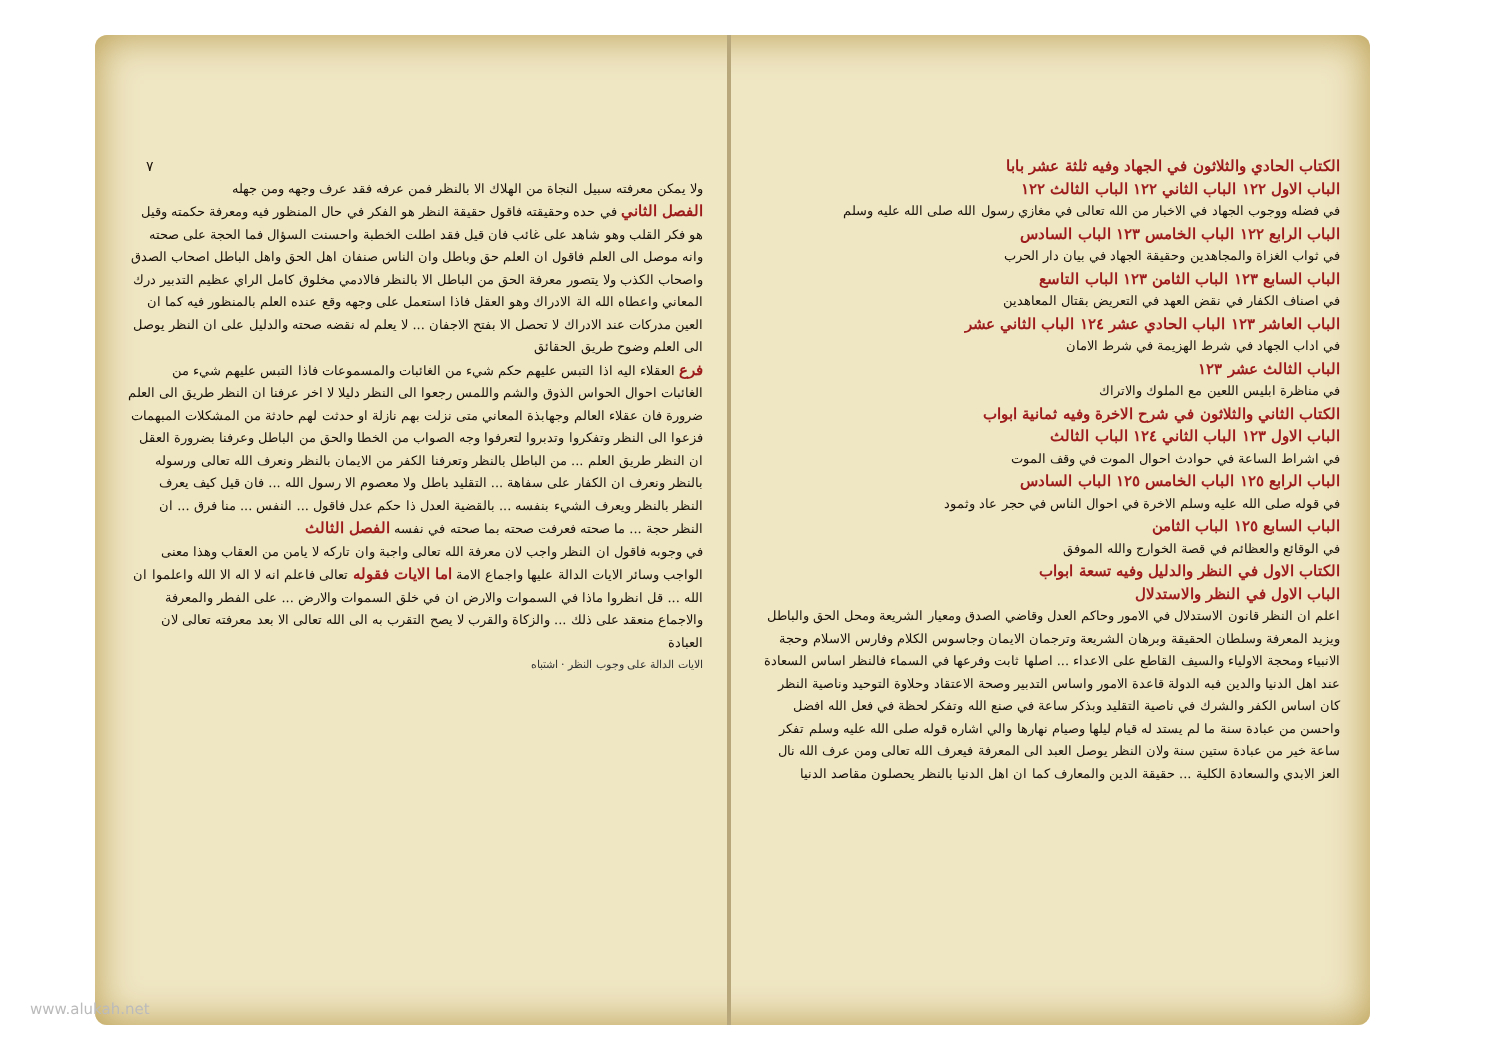الكتاب الحادي والثلاثون في الجهاد وفيه ثلثة عشر بابا
الباب الاول ١٢٢ الباب الثاني ١٢٢ الباب الثالث ١٢٢
في فضله ووجوب الجهاد في الاخبار من الله تعالى في مغازي رسول الله صلى الله عليه وسلم
الباب الرابع ١٢٢ الباب الخامس ١٢٣ الباب السادس
في ثواب الغزاة والمجاهدين وحقيقة الجهاد في بيان دار الحرب
الباب السابع ١٢٣ الباب الثامن ١٢٣ الباب التاسع
في اصناف الكفار في نقض العهد في التعريض بقتال المعاهدين
الباب العاشر ١٢٣ الباب الحادي عشر ١٢٤ الباب الثاني عشر
في اداب الجهاد في شرط الهزيمة في شرط الامان
الباب الثالث عشر ١٢٣
في مناظرة ابليس اللعين مع الملوك والاتراك
الكتاب الثاني والثلاثون في شرح الاخرة وفيه ثمانية ابواب
الباب الاول ١٢٣ الباب الثاني ١٢٤ الباب الثالث
في اشراط الساعة في حوادث احوال الموت في وقف الموت
الباب الرابع ١٢٥ الباب الخامس ١٢٥ الباب السادس
في قوله صلى الله عليه وسلم الاخرة في احوال الناس في حجر عاد وثمود
الباب السابع ١٢٥ الباب الثامن
في الوقائع والعظائم في قصة الخوارج والله الموفق
الكتاب الاول في النظر والدليل وفيه تسعة ابواب
الباب الاول في النظر والاستدلال
اعلم ان النظر قانون الاستدلال في الامور وحاكم العدل وقاضي الصدق ومعيار الشريعة ومحل الحق والباطل ويزيد المعرفة وسلطان الحقيقة وبرهان الشريعة وترجمان الايمان وجاسوس الكلام وفارس الاسلام وحجة الانبياء ومحجة الاولياء والسيف القاطع على الاعداء ... اصلها ثابت وفرعها في السماء فالنظر اساس السعادة عند اهل الدنيا والدين فبه الدولة قاعدة الامور واساس التدبير وصحة الاعتقاد وحلاوة التوحيد وناصية النظر كان اساس الكفر والشرك في ناصية التقليد وبذكر ساعة في صنع الله وتفكر لحظة في فعل الله افضل واحسن من عبادة سنة ما لم يستد له قيام ليلها وصيام نهارها والي اشاره قوله صلى الله عليه وسلم تفكر ساعة خير من عبادة ستين سنة ولان النظر يوصل العبد الى المعرفة فيعرف الله تعالى ومن عرف الله نال العز الابدي والسعادة الكلية ... حقيقة الدين والمعارف كما ان اهل الدنيا بالنظر يحصلون مقاصد الدنيا
٧
ولا يمكن معرفته سبيل النجاة من الهلاك الا بالنظر فمن عرفه فقد عرف وجهه ومن جهله
الفصل الثاني في حده وحقيقته فاقول حقيقة النظر هو الفكر في حال المنظور فيه ومعرفة حكمته وقيل هو فكر القلب وهو شاهد على غائب فان قيل فقد اطلت الخطبة واحسنت السؤال فما الحجة على صحته وانه موصل الى العلم فاقول ان العلم حق وباطل وان الناس صنفان اهل الحق واهل الباطل اصحاب الصدق واصحاب الكذب ولا يتصور معرفة الحق من الباطل الا بالنظر فالادمي مخلوق كامل الراي عظيم التدبير درك المعاني واعطاه الله الة الادراك وهو العقل فاذا استعمل على وجهه وقع عنده العلم بالمنظور فيه كما ان العين مدركات عند الادراك لا تحصل الا بفتح الاجفان ... لا يعلم له نقضه صحته والدليل على ان النظر يوصل الى العلم وضوح طريق الحقائق
فرع العقلاء اليه اذا التبس عليهم حكم شيء من الغائبات والمسموعات فاذا التبس عليهم شيء من الغائبات احوال الحواس الذوق والشم واللمس رجعوا الى النظر دليلا لا اخر عرفنا ان النظر طريق الى العلم ضرورة فان عقلاء العالم وجهابذة المعاني متى نزلت بهم نازلة او حدثت لهم حادثة من المشكلات المبهمات فزعوا الى النظر وتفكروا وتدبروا لتعرفوا وجه الصواب من الخطا والحق من الباطل وعرفنا بضرورة العقل ان النظر طريق العلم ... من الباطل بالنظر وتعرفنا الكفر من الايمان بالنظر ونعرف الله تعالى ورسوله بالنظر ونعرف ان الكفار على سفاهة ... التقليد باطل ولا معصوم الا رسول الله ... فان قيل كيف يعرف النظر بالنظر ويعرف الشيء بنفسه ... بالقضية العدل ذا حكم عدل فاقول ... النفس ... منا فرق ... ان النظر حجة ... ما صحته فعرفت صحته بما صحته في نفسه الفصل الثالث
في وجوبه فاقول ان النظر واجب لان معرفة الله تعالى واجبة وان تاركه لا يامن من العقاب وهذا معنى الواجب وسائر الايات الدالة عليها واجماع الامة اما الايات فقوله تعالى فاعلم انه لا اله الا الله واعلموا ان الله ... قل انظروا ماذا في السموات والارض ان في خلق السموات والارض ... على الفطر والمعرفة والاجماع منعقد على ذلك ... والزكاة والقرب لا يصح التقرب به الى الله تعالى الا بعد معرفته تعالى لان العبادة
الايات الدالة على وجوب النظر · اشتباه
www.alukah.net